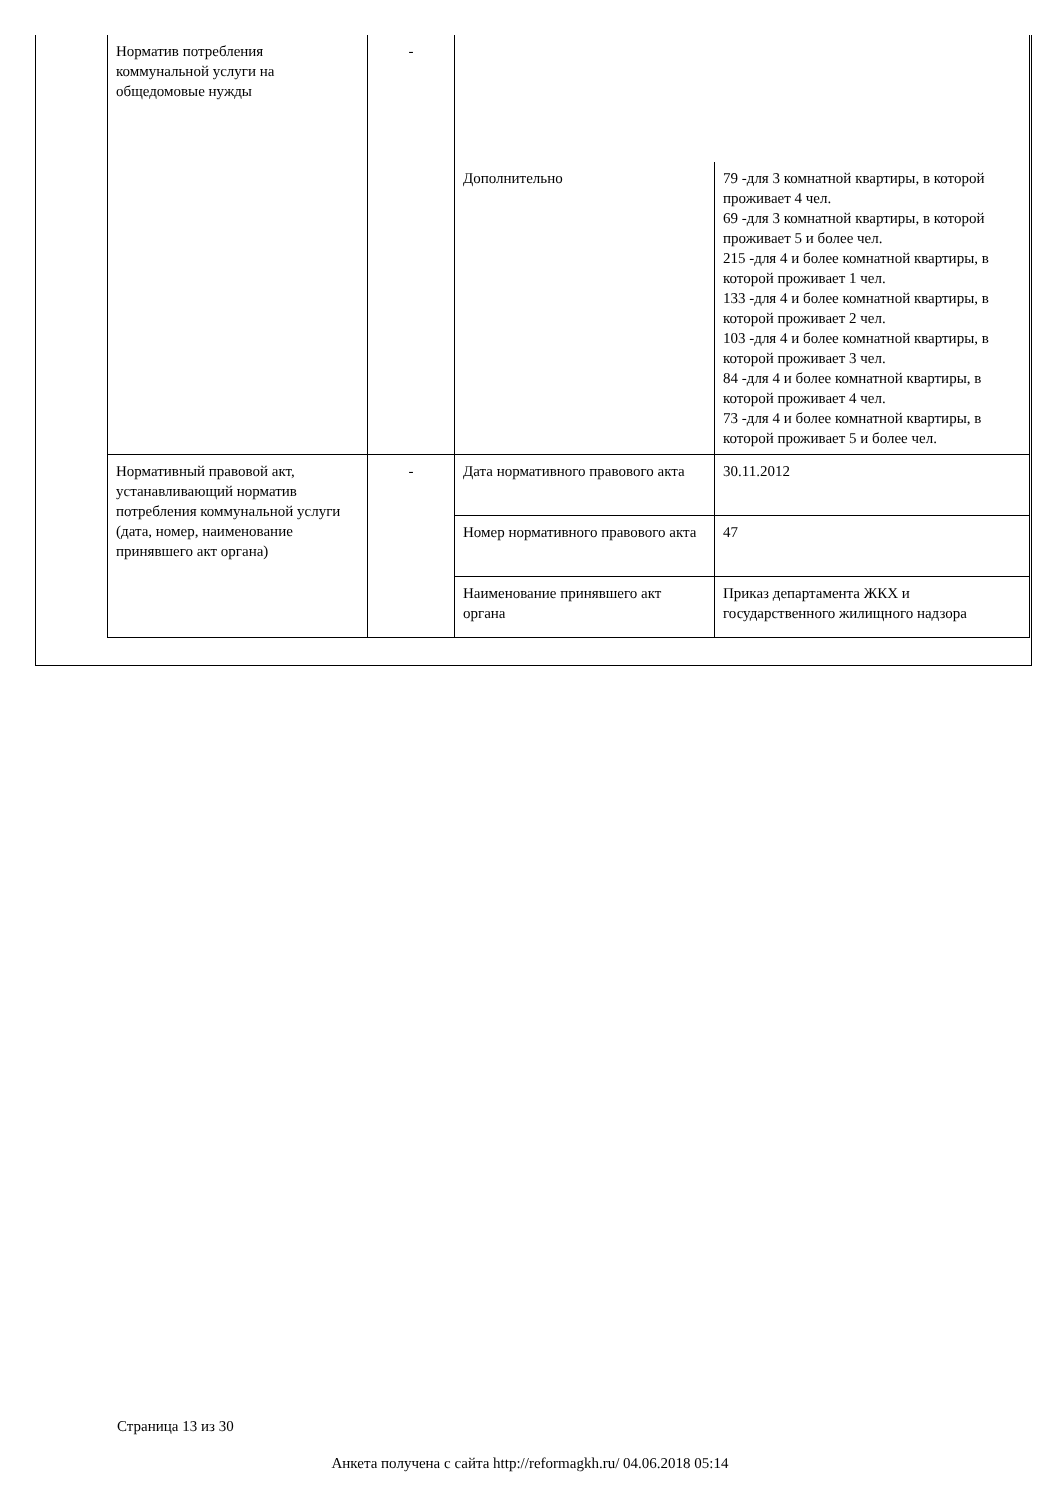| Норматив потребления коммунальной услуги на общедомовые нужды | - | | |
| | | Дополнительно | 79 -для 3 комнатной квартиры, в которой проживает 4 чел. 69 -для 3 комнатной квартиры, в которой проживает 5 и более чел. 215 -для 4 и более комнатной квартиры, в которой проживает 1 чел. 133 -для 4 и более комнатной квартиры, в которой проживает 2 чел. 103 -для 4 и более комнатной квартиры, в которой проживает 3 чел. 84 -для 4 и более комнатной квартиры, в которой проживает 4 чел. 73 -для 4 и более комнатной квартиры, в которой проживает 5 и более чел. |
| Нормативный правовой акт, устанавливающий норматив потребления коммунальной услуги (дата, номер, наименование принявшего акт органа) | - | Дата нормативного правового акта | 30.11.2012 |
| | | Номер нормативного правового акта | 47 |
| | | Наименование принявшего акт органа | Приказ департамента ЖКХ и государственного жилищного надзора |
Страница 13 из 30
Анкета получена с сайта http://reformagkh.ru/ 04.06.2018 05:14